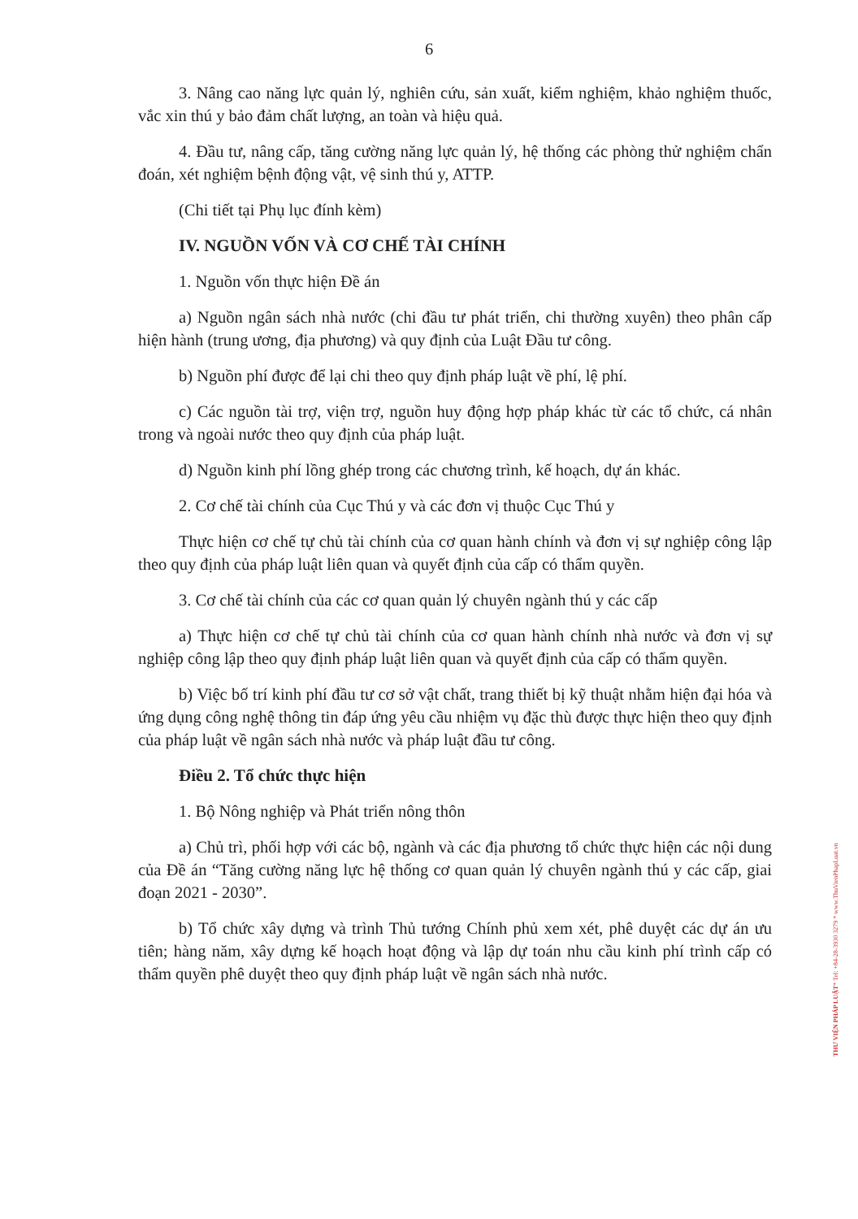6
3. Nâng cao năng lực quản lý, nghiên cứu, sản xuất, kiểm nghiệm, khảo nghiệm thuốc, vắc xin thú y bảo đảm chất lượng, an toàn và hiệu quả.
4. Đầu tư, nâng cấp, tăng cường năng lực quản lý, hệ thống các phòng thử nghiệm chẩn đoán, xét nghiệm bệnh động vật, vệ sinh thú y, ATTP.
(Chi tiết tại Phụ lục đính kèm)
IV. NGUỒN VỐN VÀ CƠ CHẾ TÀI CHÍNH
1. Nguồn vốn thực hiện Đề án
a) Nguồn ngân sách nhà nước (chi đầu tư phát triển, chi thường xuyên) theo phân cấp hiện hành (trung ương, địa phương) và quy định của Luật Đầu tư công.
b) Nguồn phí được để lại chi theo quy định pháp luật về phí, lệ phí.
c) Các nguồn tài trợ, viện trợ, nguồn huy động hợp pháp khác từ các tổ chức, cá nhân trong và ngoài nước theo quy định của pháp luật.
d) Nguồn kinh phí lồng ghép trong các chương trình, kế hoạch, dự án khác.
2. Cơ chế tài chính của Cục Thú y và các đơn vị thuộc Cục Thú y
Thực hiện cơ chế tự chủ tài chính của cơ quan hành chính và đơn vị sự nghiệp công lập theo quy định của pháp luật liên quan và quyết định của cấp có thẩm quyền.
3. Cơ chế tài chính của các cơ quan quản lý chuyên ngành thú y các cấp
a) Thực hiện cơ chế tự chủ tài chính của cơ quan hành chính nhà nước và đơn vị sự nghiệp công lập theo quy định pháp luật liên quan và quyết định của cấp có thẩm quyền.
b) Việc bố trí kinh phí đầu tư cơ sở vật chất, trang thiết bị kỹ thuật nhằm hiện đại hóa và ứng dụng công nghệ thông tin đáp ứng yêu cầu nhiệm vụ đặc thù được thực hiện theo quy định của pháp luật về ngân sách nhà nước và pháp luật đầu tư công.
Điều 2. Tổ chức thực hiện
1. Bộ Nông nghiệp và Phát triển nông thôn
a) Chủ trì, phối hợp với các bộ, ngành và các địa phương tổ chức thực hiện các nội dung của Đề án “Tăng cường năng lực hệ thống cơ quan quản lý chuyên ngành thú y các cấp, giai đoạn 2021 - 2030”.
b) Tổ chức xây dựng và trình Thủ tướng Chính phủ xem xét, phê duyệt các dự án ưu tiên; hàng năm, xây dựng kế hoạch hoạt động và lập dự toán nhu cầu kinh phí trình cấp có thẩm quyền phê duyệt theo quy định pháp luật về ngân sách nhà nước.
THƯ VIỆN PHÁP LUẬT* Tel: +84-28-3930 3279 * www.ThuVienPhapLuat.vn